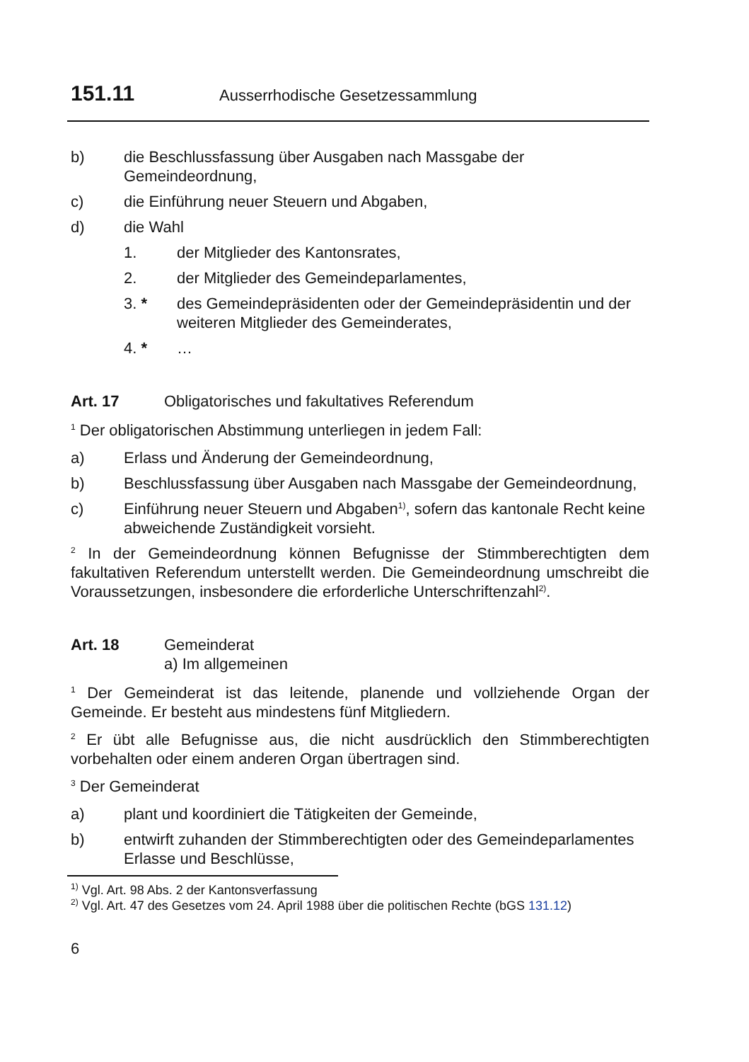151.11 Ausserrhodische Gesetzessammlung
b) die Beschlussfassung über Ausgaben nach Massgabe der Gemeindeordnung,
c) die Einführung neuer Steuern und Abgaben,
d) die Wahl
1. der Mitglieder des Kantonsrates,
2. der Mitglieder des Gemeindeparlamentes,
3. * des Gemeindepräsidenten oder der Gemeindepräsidentin und der weiteren Mitglieder des Gemeinderates,
4. * …
Art. 17 Obligatorisches und fakultatives Referendum
<sup>1</sup> Der obligatorischen Abstimmung unterliegen in jedem Fall:
a) Erlass und Änderung der Gemeindeordnung,
b) Beschlussfassung über Ausgaben nach Massgabe der Gemeindeordnung,
c) Einführung neuer Steuern und Abgaben<sup>1)</sup>, sofern das kantonale Recht keine abweichende Zuständigkeit vorsieht.
<sup>2</sup> In der Gemeindeordnung können Befugnisse der Stimmberechtigten dem fakultativen Referendum unterstellt werden. Die Gemeindeordnung umschreibt die Voraussetzungen, insbesondere die erforderliche Unterschriftenzahl<sup>2)</sup>.
Art. 18 Gemeinderat
a) Im allgemeinen
<sup>1</sup> Der Gemeinderat ist das leitende, planende und vollziehende Organ der Gemeinde. Er besteht aus mindestens fünf Mitgliedern.
<sup>2</sup> Er übt alle Befugnisse aus, die nicht ausdrücklich den Stimmberechtigten vorbehalten oder einem anderen Organ übertragen sind.
<sup>3</sup> Der Gemeinderat
a) plant und koordiniert die Tätigkeiten der Gemeinde,
b) entwirft zuhanden der Stimmberechtigten oder des Gemeindeparlamentes Erlasse und Beschlüsse,
<sup>1)</sup> Vgl. Art. 98 Abs. 2 der Kantonsverfassung
<sup>2)</sup> Vgl. Art. 47 des Gesetzes vom 24. April 1988 über die politischen Rechte (bGS 131.12)
6